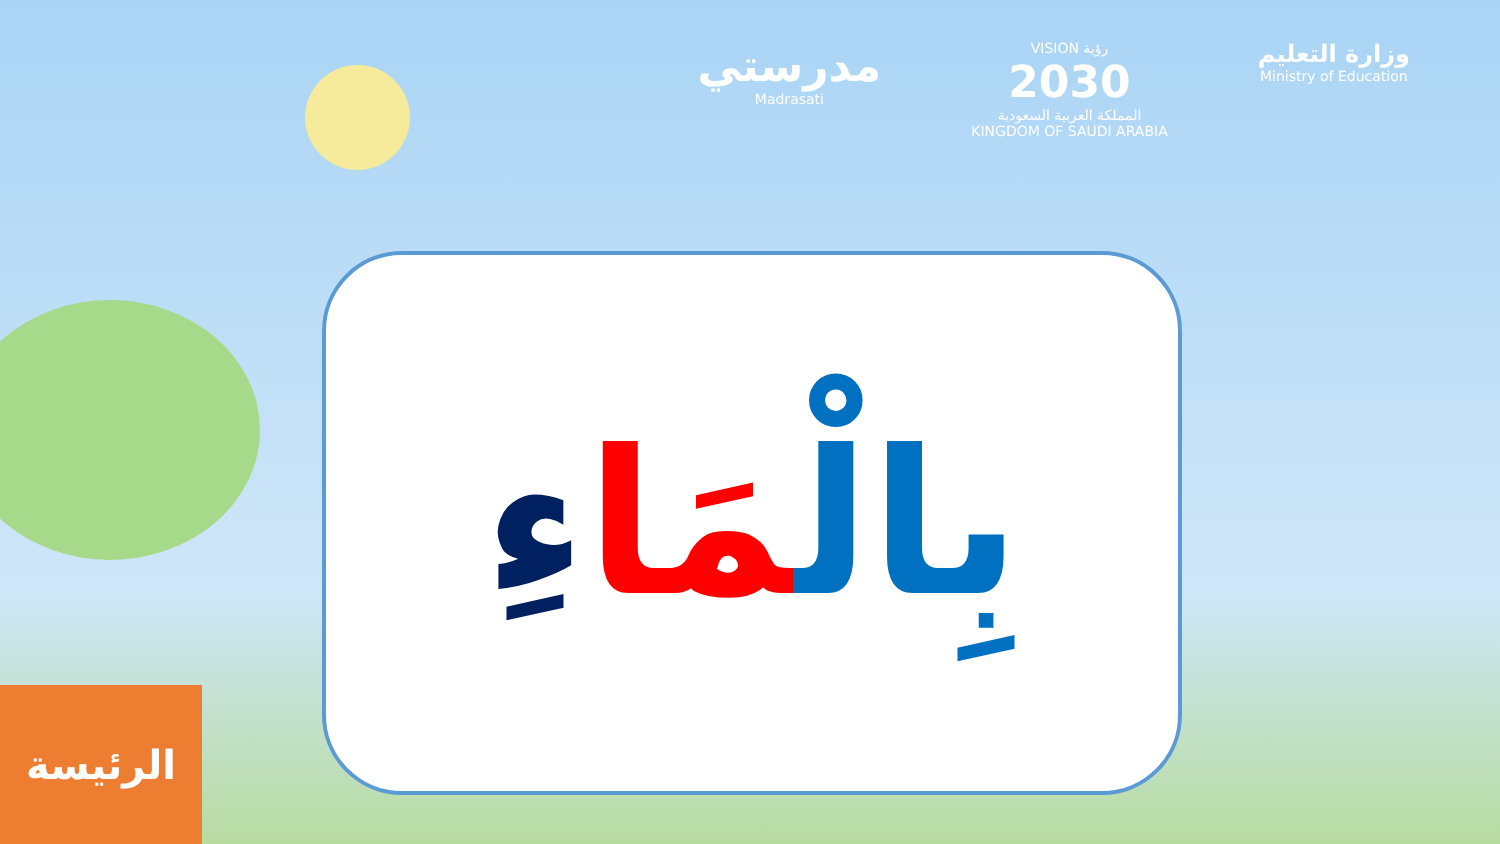مدرستي
Madrasati
VISION رؤية
2030
المملكة العربية السعودية
KINGDOM OF SAUDI ARABIA
وزارة التعليم
Ministry of Education
بِالْمَا ءِ
الرئيسة